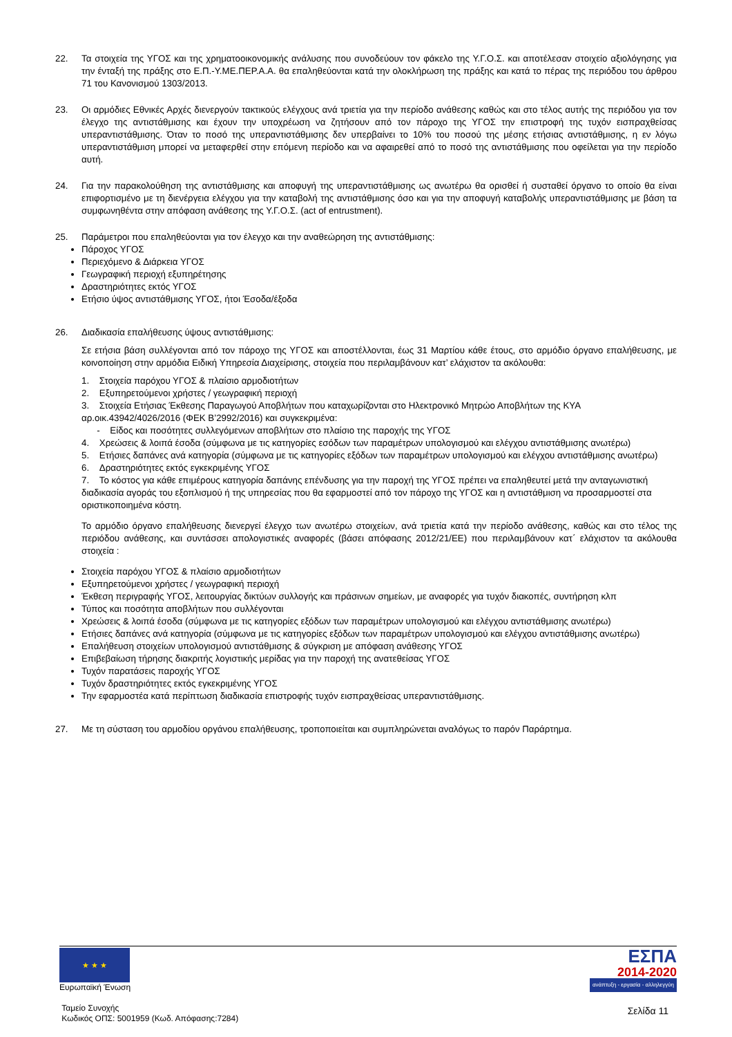22. Τα στοιχεία της ΥΓΟΣ και της χρηματοοικονομικής ανάλυσης που συνοδεύουν τον φάκελο της Υ.Γ.Ο.Σ. και αποτέλεσαν στοιχείο αξιολόγησης για την ένταξή της πράξης στο Ε.Π.-Υ.ΜΕ.ΠΕΡ.Α.Α. θα επαληθεύονται κατά την ολοκλήρωση της πράξης και κατά το πέρας της περιόδου του άρθρου 71 του Κανονισμού 1303/2013.
23. Οι αρμόδιες Εθνικές Αρχές διενεργούν τακτικούς ελέγχους ανά τριετία για την περίοδο ανάθεσης καθώς και στο τέλος αυτής της περιόδου για τον έλεγχο της αντιστάθμισης και έχουν την υποχρέωση να ζητήσουν από τον πάροχο της ΥΓΟΣ την επιστροφή της τυχόν εισπραχθείσας υπεραντιστάθμισης. Όταν το ποσό της υπεραντιστάθμισης δεν υπερβαίνει το 10% του ποσού της μέσης ετήσιας αντιστάθμισης, η εν λόγω υπεραντιστάθμιση μπορεί να μεταφερθεί στην επόμενη περίοδο και να αφαιρεθεί από το ποσό της αντιστάθμισης που οφείλεται για την περίοδο αυτή.
24. Για την παρακολούθηση της αντιστάθμισης και αποφυγή της υπεραντιστάθμισης ως ανωτέρω θα ορισθεί ή συσταθεί όργανο το οποίο θα είναι επιφορτισμένο με τη διενέργεια ελέγχου για την καταβολή της αντιστάθμισης όσο και για την αποφυγή καταβολής υπεραντιστάθμισης με βάση τα συμφωνηθέντα στην απόφαση ανάθεσης της Υ.Γ.Ο.Σ. (act of entrustment).
25. Παράμετροι που επαληθεύονται για τον έλεγχο και την αναθεώρηση της αντιστάθμισης:
Πάροχος ΥΓΟΣ
Περιεχόμενο & Διάρκεια ΥΓΟΣ
Γεωγραφική περιοχή εξυπηρέτησης
Δραστηριότητες εκτός ΥΓΟΣ
Ετήσιο ύψος αντιστάθμισης ΥΓΟΣ, ήτοι Έσοδα/έξοδα
26. Διαδικασία επαλήθευσης ύψους αντιστάθμισης:
Σε ετήσια βάση συλλέγονται από τον πάροχο της ΥΓΟΣ και αποστέλλονται, έως 31 Μαρτίου κάθε έτους, στο αρμόδιο όργανο επαλήθευσης, με κοινοποίηση στην αρμόδια Ειδική Υπηρεσία Διαχείρισης, στοιχεία που περιλαμβάνουν κατ’ ελάχιστον τα ακόλουθα:
1. Στοιχεία παρόχου ΥΓΟΣ & πλαίσιο αρμοδιοτήτων
2. Εξυπηρετούμενοι χρήστες / γεωγραφική περιοχή
3. Στοιχεία Ετήσιας Έκθεσης Παραγωγού Αποβλήτων που καταχωρίζονται στο Ηλεκτρονικό Μητρώο Αποβλήτων της ΚΥΑ αρ.οικ.43942/4026/2016 (ΦΕΚ Β’2992/2016) και συγκεκριμένα:
- Είδος και ποσότητες συλλεγόμενων αποβλήτων στο πλαίσιο της παροχής της ΥΓΟΣ
4. Χρεώσεις & λοιπά έσοδα (σύμφωνα με τις κατηγορίες εσόδων των παραμέτρων υπολογισμού και ελέγχου αντιστάθμισης ανωτέρω)
5. Ετήσιες δαπάνες ανά κατηγορία (σύμφωνα με τις κατηγορίες εξόδων των παραμέτρων υπολογισμού και ελέγχου αντιστάθμισης ανωτέρω)
6. Δραστηριότητες εκτός εγκεκριμένης ΥΓΟΣ
7. Το κόστος για κάθε επιμέρους κατηγορία δαπάνης επένδυσης για την παροχή της ΥΓΟΣ πρέπει να επαληθευτεί μετά την ανταγωνιστική διαδικασία αγοράς του εξοπλισμού ή της υπηρεσίας που θα εφαρμοστεί από τον πάροχο της ΥΓΟΣ και η αντιστάθμιση να προσαρμοστεί στα οριστικοποιημένα κόστη.
Το αρμόδιο όργανο επαλήθευσης διενεργεί έλεγχο των ανωτέρω στοιχείων, ανά τριετία κατά την περίοδο ανάθεσης, καθώς και στο τέλος της περιόδου ανάθεσης, και συντάσσει απολογιστικές αναφορές (βάσει απόφασης 2012/21/ΕΕ) που περιλαμβάνουν κατ΄ ελάχιστον τα ακόλουθα στοιχεία :
Στοιχεία παρόχου ΥΓΟΣ & πλαίσιο αρμοδιοτήτων
Εξυπηρετούμενοι χρήστες / γεωγραφική περιοχή
Έκθεση περιγραφής ΥΓΟΣ, λειτουργίας δικτύων συλλογής και πράσινων σημείων, με αναφορές για τυχόν διακοπές, συντήρηση κλπ
Τύπος και ποσότητα αποβλήτων που συλλέγονται
Χρεώσεις & λοιπά έσοδα (σύμφωνα με τις κατηγορίες εξόδων των παραμέτρων υπολογισμού και ελέγχου αντιστάθμισης ανωτέρω)
Ετήσιες δαπάνες ανά κατηγορία (σύμφωνα με τις κατηγορίες εξόδων των παραμέτρων υπολογισμού και ελέγχου αντιστάθμισης ανωτέρω)
Επαλήθευση στοιχείων υπολογισμού αντιστάθμισης & σύγκριση με απόφαση ανάθεσης ΥΓΟΣ
Επιβεβαίωση τήρησης διακριτής λογιστικής μερίδας για την παροχή της ανατεθείσας ΥΓΟΣ
Τυχόν παρατάσεις παροχής ΥΓΟΣ
Τυχόν δραστηριότητες εκτός εγκεκριμένης ΥΓΟΣ
Την εφαρμοστέα κατά περίπτωση διαδικασία επιστροφής τυχόν εισπραχθείσας υπεραντιστάθμισης.
27. Με τη σύσταση του αρμοδίου οργάνου επαλήθευσης, τροποποιείται και συμπληρώνεται αναλόγως το παρόν Παράρτημα.
★ ★ ★
Ευρωπαϊκή Ένωση
Ταμείο Συνοχής
Κωδικός ΟΠΣ: 5001959 (Κωδ. Απόφασης:7284)
ΕΣΠΑ
2014-2020
ανάπτυξη - εργασία - αλληλεγγύη
Σελίδα 11